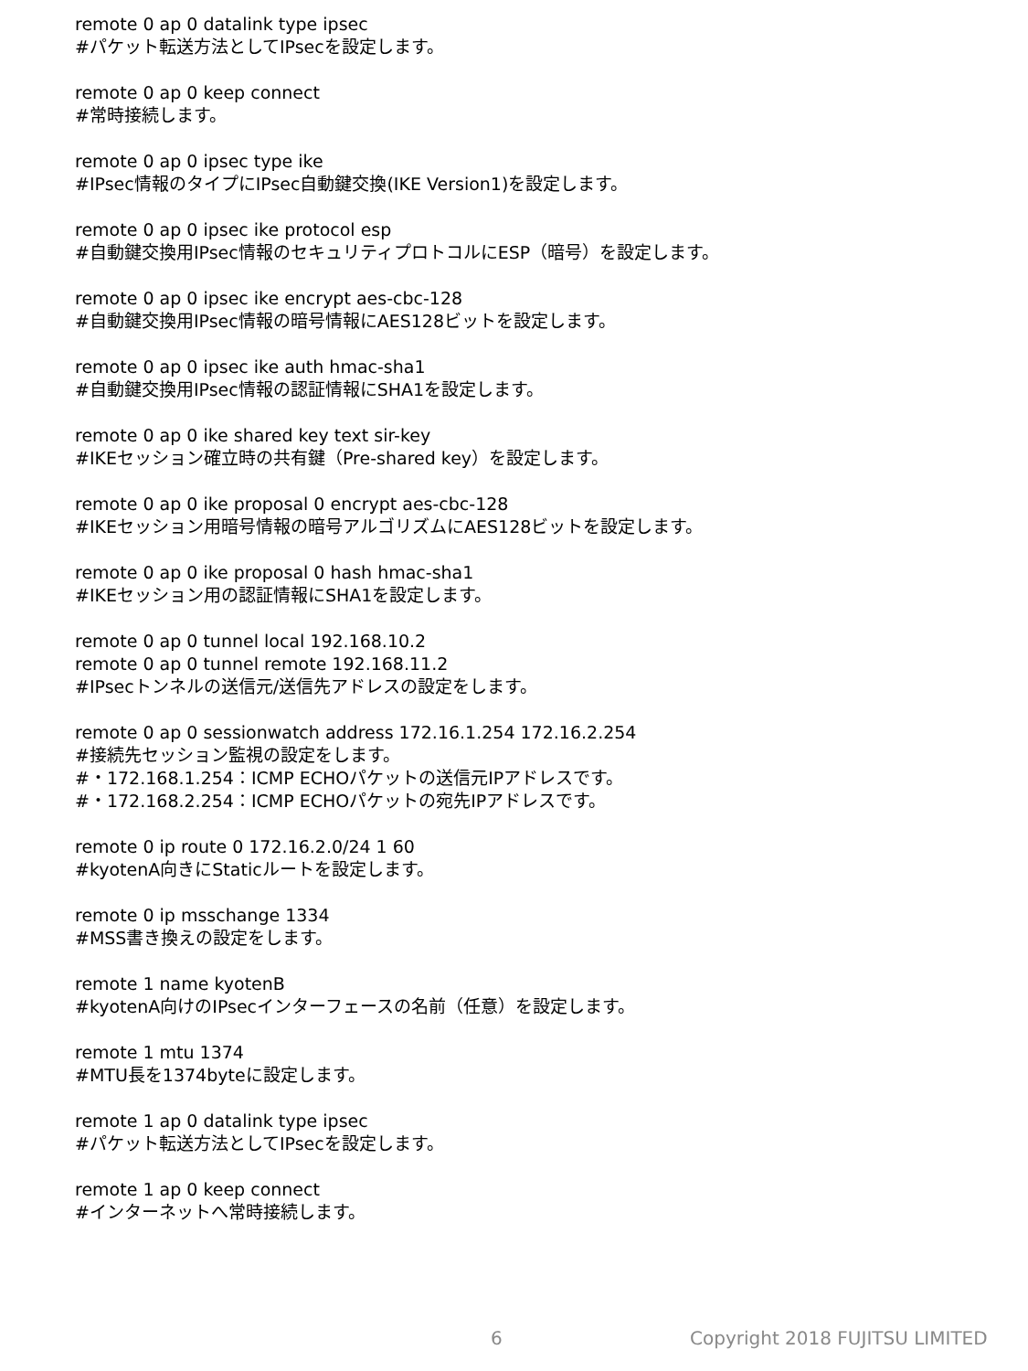remote 0 ap 0 datalink type ipsec
#パケット転送方法としてIPsecを設定します。
remote 0 ap 0 keep connect
#常時接続します。
remote 0 ap 0 ipsec type ike
#IPsec情報のタイプにIPsec自動鍵交換(IKE Version1)を設定します。
remote 0 ap 0 ipsec ike protocol esp
#自動鍵交換用IPsec情報のセキュリティプロトコルにESP（暗号）を設定します。
remote 0 ap 0 ipsec ike encrypt aes-cbc-128
#自動鍵交換用IPsec情報の暗号情報にAES128ビットを設定します。
remote 0 ap 0 ipsec ike auth hmac-sha1
#自動鍵交換用IPsec情報の認証情報にSHA1を設定します。
remote 0 ap 0 ike shared key text sir-key
#IKEセッション確立時の共有鍵（Pre-shared key）を設定します。
remote 0 ap 0 ike proposal 0 encrypt aes-cbc-128
#IKEセッション用暗号情報の暗号アルゴリズムにAES128ビットを設定します。
remote 0 ap 0 ike proposal 0 hash hmac-sha1
#IKEセッション用の認証情報にSHA1を設定します。
remote 0 ap 0 tunnel local 192.168.10.2
remote 0 ap 0 tunnel remote 192.168.11.2
#IPsecトンネルの送信元/送信先アドレスの設定をします。
remote 0 ap 0 sessionwatch address 172.16.1.254 172.16.2.254
#接続先セッション監視の設定をします。
#・172.168.1.254：ICMP ECHOパケットの送信元IPアドレスです。
#・172.168.2.254：ICMP ECHOパケットの宛先IPアドレスです。
remote 0 ip route 0 172.16.2.0/24 1 60
#kyotenA向きにStaticルートを設定します。
remote 0 ip msschange 1334
#MSS書き換えの設定をします。
remote 1 name kyotenB
#kyotenA向けのIPsecインターフェースの名前（任意）を設定します。
remote 1 mtu 1374
#MTU長を1374byteに設定します。
remote 1 ap 0 datalink type ipsec
#パケット転送方法としてIPsecを設定します。
remote 1 ap 0 keep connect
#インターネットへ常時接続します。
6 Copyright 2018 FUJITSU LIMITED